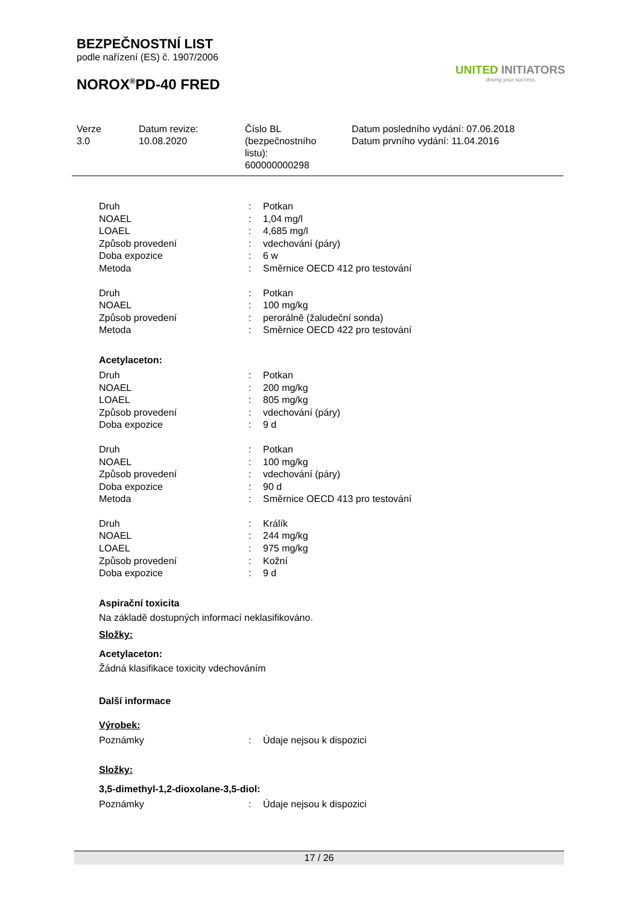BEZPEČNOSTNÍ LIST
podle nařízení (ES) č. 1907/2006
NOROX<sup>®</sup>PD-40 FRED
UNITED INITIATORS
driving your success
Verze
3.0
Datum revize:
10.08.2020
Číslo BL
(bezpečnostního
listu):
600000000298
Datum posledního vydání: 07.06.2018
Datum prvního vydání: 11.04.2016
| Druh | : | Potkan |
| NOAEL | : | 1,04 mg/l |
| LOAEL | : | 4,685 mg/l |
| Způsob provedení | : | vdechování (páry) |
| Doba expozice | : | 6 w |
| Metoda | : | Směrnice OECD 412 pro testování |
| Druh | : | Potkan |
| NOAEL | : | 100 mg/kg |
| Způsob provedení | : | perorálně (žaludeční sonda) |
| Metoda | : | Směrnice OECD 422 pro testování |
Acetylaceton:
| Druh | : | Potkan |
| NOAEL | : | 200 mg/kg |
| LOAEL | : | 805 mg/kg |
| Způsob provedení | : | vdechování (páry) |
| Doba expozice | : | 9 d |
| Druh | : | Potkan |
| NOAEL | : | 100 mg/kg |
| Způsob provedení | : | vdechování (páry) |
| Doba expozice | : | 90 d |
| Metoda | : | Směrnice OECD 413 pro testování |
| Druh | : | Králík |
| NOAEL | : | 244 mg/kg |
| LOAEL | : | 975 mg/kg |
| Způsob provedení | : | Kožní |
| Doba expozice | : | 9 d |
Aspirační toxicita
Na základě dostupných informací neklasifikováno.
Složky:
Acetylaceton:
Žádná klasifikace toxicity vdechováním
Další informace
Výrobek:
| Poznámky | : | Údaje nejsou k dispozici |
Složky:
3,5-dimethyl-1,2-dioxolane-3,5-diol:
| Poznámky | : | Údaje nejsou k dispozici |
17 / 26